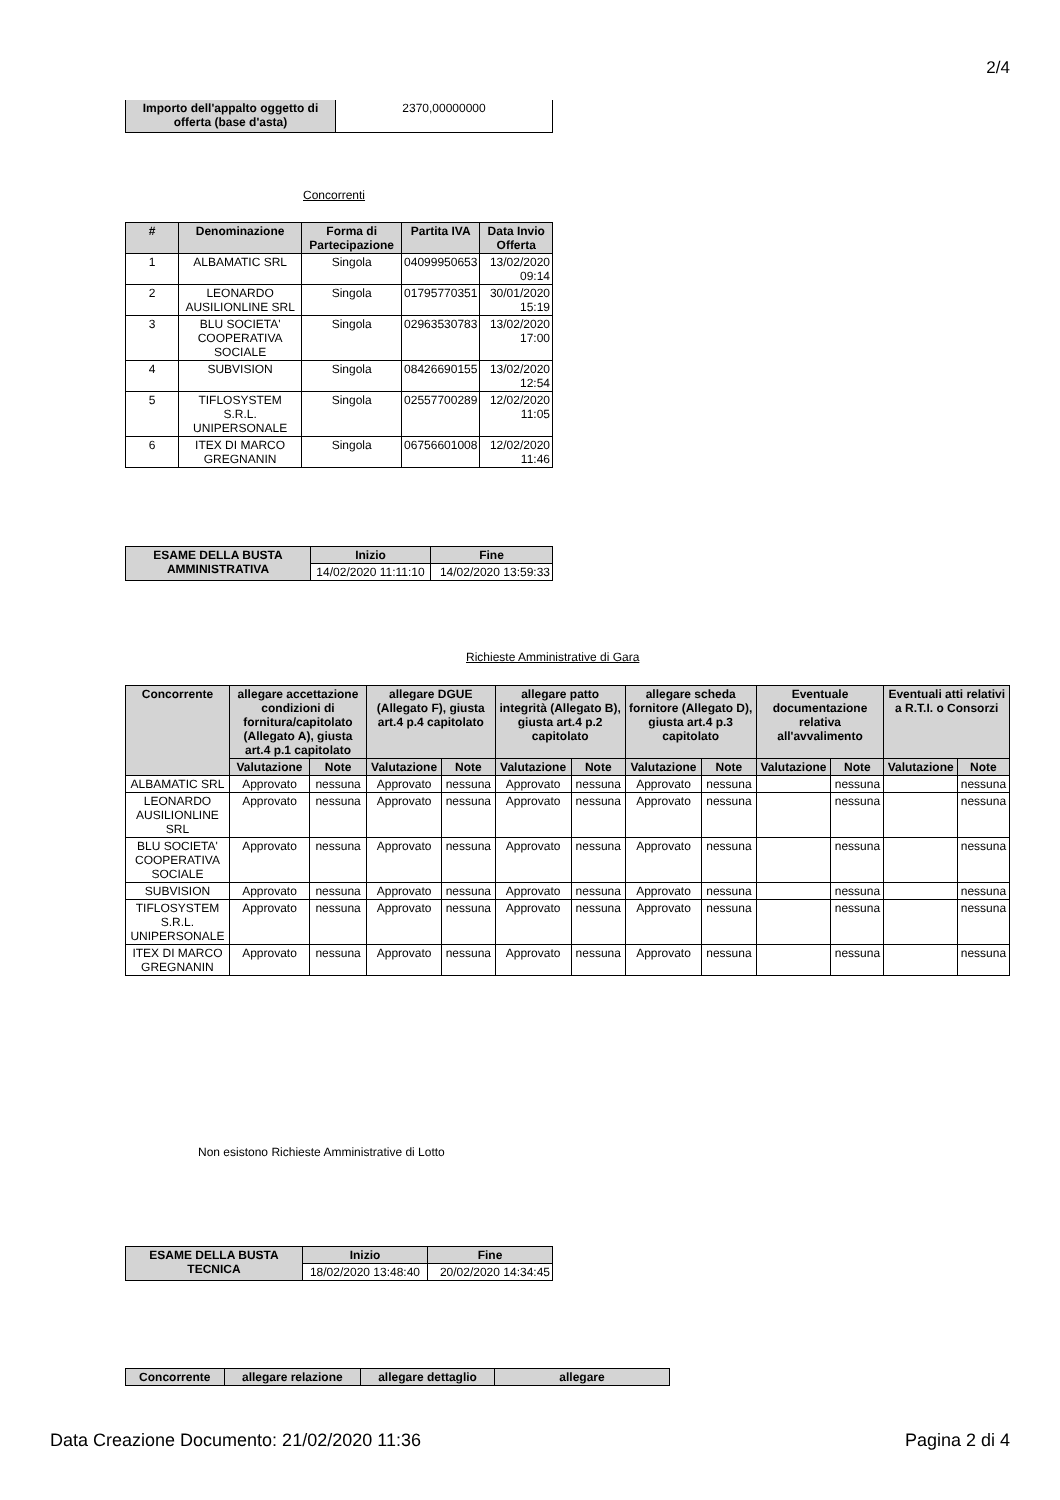2/4
| Importo dell'appalto oggetto di offerta (base d'asta) | 2370,00000000 |
Concorrenti
| # | Denominazione | Forma di Partecipazione | Partita IVA | Data Invio Offerta |
| --- | --- | --- | --- | --- |
| 1 | ALBAMATIC SRL | Singola | 04099950653 | 13/02/2020 09:14 |
| 2 | LEONARDO AUSILIONLINE SRL | Singola | 01795770351 | 30/01/2020 15:19 |
| 3 | BLU SOCIETA' COOPERATIVA SOCIALE | Singola | 02963530783 | 13/02/2020 17:00 |
| 4 | SUBVISION | Singola | 08426690155 | 13/02/2020 12:54 |
| 5 | TIFLOSYSTEM S.R.L. UNIPERSONALE | Singola | 02557700289 | 12/02/2020 11:05 |
| 6 | ITEX DI MARCO GREGNANIN | Singola | 06756601008 | 12/02/2020 11:46 |
| ESAME DELLA BUSTA AMMINISTRATIVA | Inizio | Fine |
| --- | --- | --- |
| | 14/02/2020 11:11:10 | 14/02/2020 13:59:33 |
Richieste Amministrative di Gara
| Concorrente | allegare accettazione condizioni di fornitura/capitolato (Allegato A), giusta art.4 p.1 capitolato | | allegare DGUE (Allegato F), giusta art.4 p.4 capitolato | | allegare patto integrità (Allegato B), giusta art.4 p.2 capitolato | | allegare scheda fornitore (Allegato D), giusta art.4 p.3 capitolato | | Eventuale documentazione relativa all'avvalimento | | Eventuali atti relativi a R.T.I. o Consorzi | |
| --- | --- | --- | --- | --- | --- | --- | --- | --- | --- | --- | --- | --- |
| | Valutazione | Note | Valutazione | Note | Valutazione | Note | Valutazione | Note | Valutazione | Note | Valutazione | Note |
| ALBAMATIC SRL | Approvato | nessuna | Approvato | nessuna | Approvato | nessuna | Approvato | nessuna | | nessuna | | nessuna |
| LEONARDO AUSILIONLINE SRL | Approvato | nessuna | Approvato | nessuna | Approvato | nessuna | Approvato | nessuna | | nessuna | | nessuna |
| BLU SOCIETA' COOPERATIVA SOCIALE | Approvato | nessuna | Approvato | nessuna | Approvato | nessuna | Approvato | nessuna | | nessuna | | nessuna |
| SUBVISION | Approvato | nessuna | Approvato | nessuna | Approvato | nessuna | Approvato | nessuna | | nessuna | | nessuna |
| TIFLOSYSTEM S.R.L. UNIPERSONALE | Approvato | nessuna | Approvato | nessuna | Approvato | nessuna | Approvato | nessuna | | nessuna | | nessuna |
| ITEX DI MARCO GREGNANIN | Approvato | nessuna | Approvato | nessuna | Approvato | nessuna | Approvato | nessuna | | nessuna | | nessuna |
Non esistono Richieste Amministrative di Lotto
| ESAME DELLA BUSTA TECNICA | Inizio | Fine |
| --- | --- | --- |
| | 18/02/2020 13:48:40 | 20/02/2020 14:34:45 |
| Concorrente | allegare relazione | allegare dettaglio | allegare |
| --- | --- | --- | --- |
Data Creazione Documento: 21/02/2020 11:36 Pagina 2 di 4